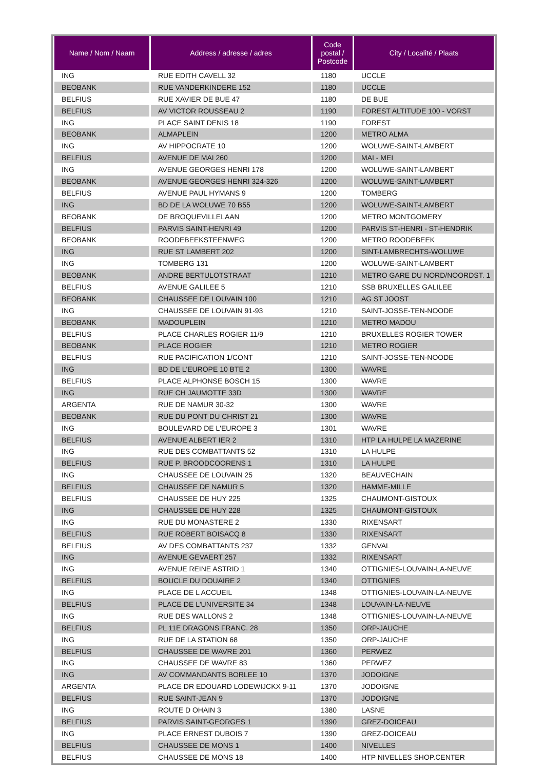| Name / Nom / Naam | Address / adresse / adres | Code postal / Postcode | City / Localité / Plaats |
| --- | --- | --- | --- |
| ING | RUE EDITH CAVELL 32 | 1180 | UCCLE |
| BEOBANK | RUE VANDERKINDERE 152 | 1180 | UCCLE |
| BELFIUS | RUE XAVIER DE BUE 47 | 1180 | DE BUE |
| BELFIUS | AV VICTOR ROUSSEAU 2 | 1190 | FOREST ALTITUDE 100 - VORST |
| ING | PLACE SAINT DENIS 18 | 1190 | FOREST |
| BEOBANK | ALMAPLEIN | 1200 | METRO ALMA |
| ING | AV HIPPOCRATE 10 | 1200 | WOLUWE-SAINT-LAMBERT |
| BELFIUS | AVENUE DE MAI 260 | 1200 | MAI - MEI |
| ING | AVENUE GEORGES HENRI 178 | 1200 | WOLUWE-SAINT-LAMBERT |
| BEOBANK | AVENUE GEORGES HENRI 324-326 | 1200 | WOLUWE-SAINT-LAMBERT |
| BELFIUS | AVENUE PAUL HYMANS 9 | 1200 | TOMBERG |
| ING | BD DE LA WOLUWE 70 B55 | 1200 | WOLUWE-SAINT-LAMBERT |
| BEOBANK | DE BROQUEVILLELAAN | 1200 | METRO MONTGOMERY |
| BELFIUS | PARVIS SAINT-HENRI 49 | 1200 | PARVIS ST-HENRI - ST-HENDRIK |
| BEOBANK | ROODEBEEKSTEENWEG | 1200 | METRO ROODEBEEK |
| ING | RUE ST LAMBERT 202 | 1200 | SINT-LAMBRECHTS-WOLUWE |
| ING | TOMBERG 131 | 1200 | WOLUWE-SAINT-LAMBERT |
| BEOBANK | ANDRE BERTULOTSTRAAT | 1210 | METRO GARE DU NORD/NOORDST. 1 |
| BELFIUS | AVENUE GALILEE 5 | 1210 | SSB BRUXELLES GALILEE |
| BEOBANK | CHAUSSEE DE LOUVAIN 100 | 1210 | AG ST JOOST |
| ING | CHAUSSEE DE LOUVAIN 91-93 | 1210 | SAINT-JOSSE-TEN-NOODE |
| BEOBANK | MADOUPLEIN | 1210 | METRO MADOU |
| BELFIUS | PLACE CHARLES ROGIER 11/9 | 1210 | BRUXELLES ROGIER TOWER |
| BEOBANK | PLACE ROGIER | 1210 | METRO ROGIER |
| BELFIUS | RUE PACIFICATION 1/CONT | 1210 | SAINT-JOSSE-TEN-NOODE |
| ING | BD DE L'EUROPE 10 BTE 2 | 1300 | WAVRE |
| BELFIUS | PLACE ALPHONSE BOSCH 15 | 1300 | WAVRE |
| ING | RUE CH JAUMOTTE 33D | 1300 | WAVRE |
| ARGENTA | RUE DE NAMUR 30-32 | 1300 | WAVRE |
| BEOBANK | RUE DU PONT DU CHRIST 21 | 1300 | WAVRE |
| ING | BOULEVARD DE L'EUROPE 3 | 1301 | WAVRE |
| BELFIUS | AVENUE ALBERT IER 2 | 1310 | HTP LA HULPE LA MAZERINE |
| ING | RUE DES COMBATTANTS 52 | 1310 | LA HULPE |
| BELFIUS | RUE P. BROODCOORENS 1 | 1310 | LA HULPE |
| ING | CHAUSSEE DE LOUVAIN 25 | 1320 | BEAUVECHAIN |
| BELFIUS | CHAUSSEE DE NAMUR 5 | 1320 | HAMME-MILLE |
| BELFIUS | CHAUSSEE DE HUY 225 | 1325 | CHAUMONT-GISTOUX |
| ING | CHAUSSEE DE HUY 228 | 1325 | CHAUMONT-GISTOUX |
| ING | RUE DU MONASTERE 2 | 1330 | RIXENSART |
| BELFIUS | RUE ROBERT BOISACQ 8 | 1330 | RIXENSART |
| BELFIUS | AV DES COMBATTANTS 237 | 1332 | GENVAL |
| ING | AVENUE GEVAERT 257 | 1332 | RIXENSART |
| ING | AVENUE REINE ASTRID 1 | 1340 | OTTIGNIES-LOUVAIN-LA-NEUVE |
| BELFIUS | BOUCLE DU DOUAIRE 2 | 1340 | OTTIGNIES |
| ING | PLACE DE L ACCUEIL | 1348 | OTTIGNIES-LOUVAIN-LA-NEUVE |
| BELFIUS | PLACE DE L'UNIVERSITE 34 | 1348 | LOUVAIN-LA-NEUVE |
| ING | RUE DES WALLONS 2 | 1348 | OTTIGNIES-LOUVAIN-LA-NEUVE |
| BELFIUS | PL 11E DRAGONS FRANC. 28 | 1350 | ORP-JAUCHE |
| ING | RUE DE LA STATION 68 | 1350 | ORP-JAUCHE |
| BELFIUS | CHAUSSEE DE WAVRE 201 | 1360 | PERWEZ |
| ING | CHAUSSEE DE WAVRE 83 | 1360 | PERWEZ |
| ING | AV COMMANDANTS BORLEE 10 | 1370 | JODOIGNE |
| ARGENTA | PLACE DR EDOUARD LODEWIJCKX 9-11 | 1370 | JODOIGNE |
| BELFIUS | RUE SAINT-JEAN 9 | 1370 | JODOIGNE |
| ING | ROUTE D OHAIN 3 | 1380 | LASNE |
| BELFIUS | PARVIS SAINT-GEORGES 1 | 1390 | GREZ-DOICEAU |
| ING | PLACE ERNEST DUBOIS 7 | 1390 | GREZ-DOICEAU |
| BELFIUS | CHAUSSEE DE MONS 1 | 1400 | NIVELLES |
| BELFIUS | CHAUSSEE DE MONS 18 | 1400 | HTP NIVELLES SHOP.CENTER |